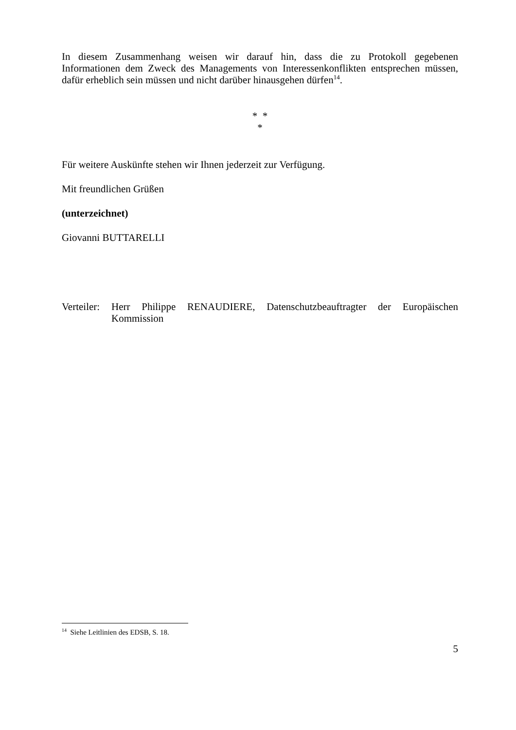In diesem Zusammenhang weisen wir darauf hin, dass die zu Protokoll gegebenen Informationen dem Zweck des Managements von Interessenkonflikten entsprechen müssen, dafür erheblich sein müssen und nicht darüber hinausgehen dürfen<sup>14</sup>.
* *
*
Für weitere Auskünfte stehen wir Ihnen jederzeit zur Verfügung.
Mit freundlichen Grüßen
(unterzeichnet)
Giovanni BUTTARELLI
Verteiler:
Herr Philippe RENAUDIERE, Datenschutzbeauftragter der Europäischen Kommission
<sup>14</sup> Siehe Leitlinien des EDSB, S. 18.
5